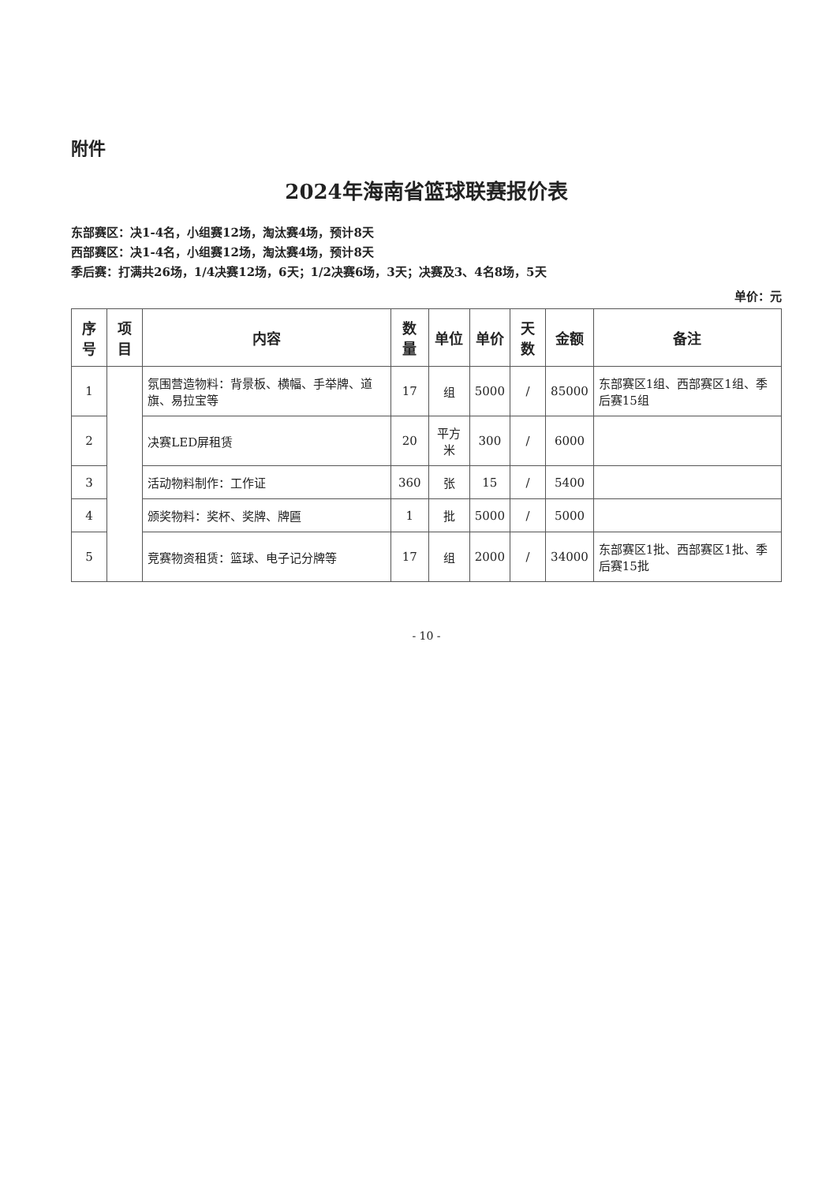附件
2024年海南省篮球联赛报价表
东部赛区：决1-4名，小组赛12场，淘汰赛4场，预计8天
西部赛区：决1-4名，小组赛12场，淘汰赛4场，预计8天
季后赛：打满共26场，1/4决赛12场，6天；1/2决赛6场，3天；决赛及3、4名8场，5天
单价：元
| 序号 | 项目 | 内容 | 数量 | 单位 | 单价 | 天数 | 金额 | 备注 |
| --- | --- | --- | --- | --- | --- | --- | --- | --- |
| 1 | | 氛围营造物料：背景板、横幅、手举牌、道旗、易拉宝等 | 17 | 组 | 5000 | / | 85000 | 东部赛区1组、西部赛区1组、季后赛15组 |
| 2 | | 决赛LED屏租赁 | 20 | 平方米 | 300 | / | 6000 | |
| 3 | | 活动物料制作：工作证 | 360 | 张 | 15 | / | 5400 | |
| 4 | | 颁奖物料：奖杯、奖牌、牌匾 | 1 | 批 | 5000 | / | 5000 | |
| 5 | | 竞赛物资租赁：篮球、电子记分牌等 | 17 | 组 | 2000 | / | 34000 | 东部赛区1批、西部赛区1批、季后赛15批 |
- 10 -